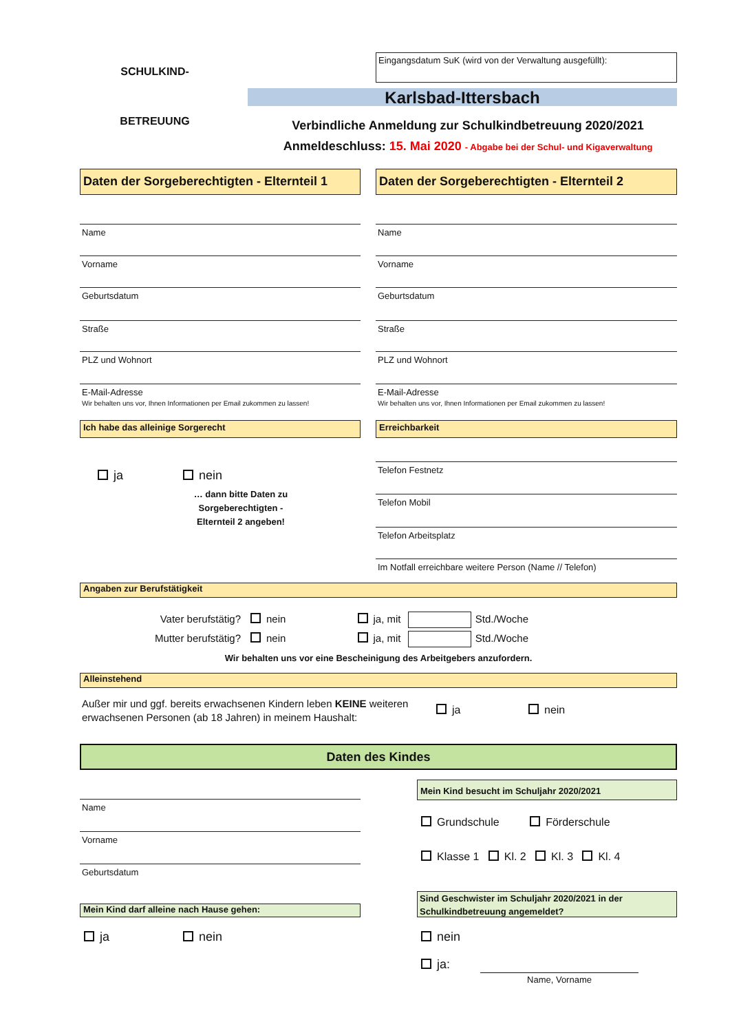Eingangsdatum SuK (wird von der Verwaltung ausgefüllt):
SCHULKIND-
BETREUUNG
Karlsbad-Ittersbach
Verbindliche Anmeldung zur Schulkindbetreuung 2020/2021
Anmeldeschluss: 15. Mai 2020 - Abgabe bei der Schul- und Kigaverwaltung
Daten der Sorgeberechtigten - Elternteil 1
Daten der Sorgeberechtigten - Elternteil 2
Name
Vorname
Geburtsdatum
Straße
PLZ und Wohnort
E-Mail-Adresse
Wir behalten uns vor, Ihnen Informationen per Email zukommen zu lassen!
Name
Vorname
Geburtsdatum
Straße
PLZ und Wohnort
E-Mail-Adresse
Wir behalten uns vor, Ihnen Informationen per Email zukommen zu lassen!
Ich habe das alleinige Sorgerecht Erreichbarkeit
ja nein
… dann bitte Daten zu Sorgeberechtigten - Elternteil 2 angeben!
Telefon Festnetz
Telefon Mobil
Telefon Arbeitsplatz
Im Notfall erreichbare weitere Person (Name // Telefon)
Angaben zur Berufstätigkeit
Vater berufstätig? nein ja, mit Std./Woche
Mutter berufstätig? nein ja, mit Std./Woche
Wir behalten uns vor eine Bescheinigung des Arbeitgebers anzufordern.
Alleinstehend
Außer mir und ggf. bereits erwachsenen Kindern leben KEINE weiteren erwachsenen Personen (ab 18 Jahren) in meinem Haushalt:
ja nein
Daten des Kindes
Name
Vorname
Geburtsdatum
Mein Kind besucht im Schuljahr 2020/2021
Grundschule Förderschule
Klasse 1 Kl. 2 Kl. 3 Kl. 4
Mein Kind darf alleine nach Hause gehen:
Sind Geschwister im Schuljahr 2020/2021 in der Schulkindbetreuung angemeldet?
ja nein nein
ja:
Name, Vorname